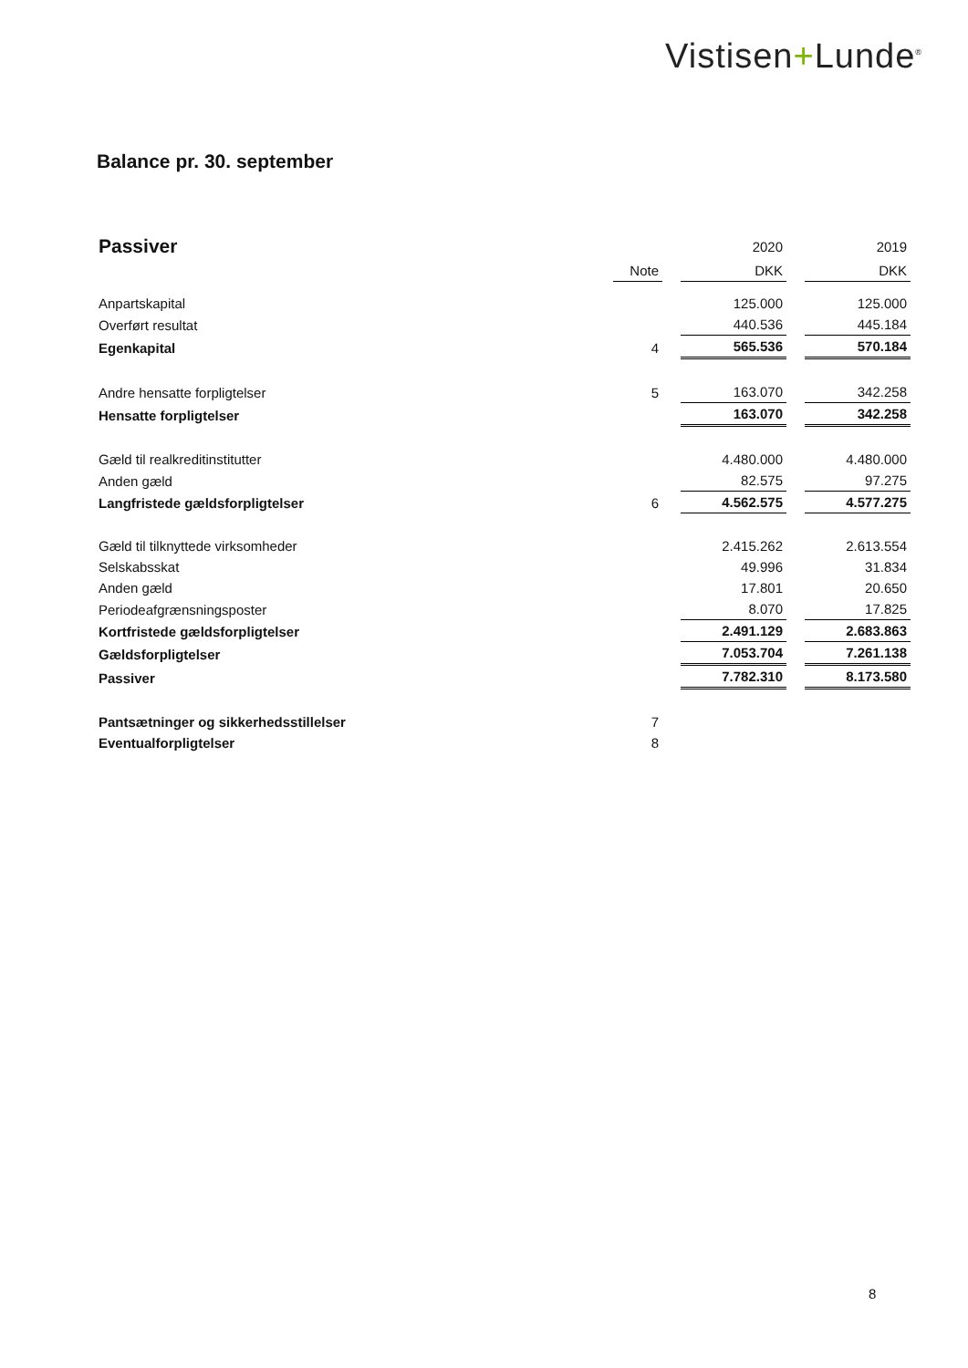Vistisen+Lunde<sup>®</sup>
Balance pr. 30. september
| Passiver | | | 2020 | | 2019 |
| | Note | | DKK | | DKK |
| Anpartskapital | | | 125.000 | | 125.000 |
| Overført resultat | | | 440.536 | | 445.184 |
| Egenkapital | 4 | | 565.536 | | 570.184 |
| Andre hensatte forpligtelser | 5 | | 163.070 | | 342.258 |
| Hensatte forpligtelser | | | 163.070 | | 342.258 |
| Gæld til realkreditinstitutter | | | 4.480.000 | | 4.480.000 |
| Anden gæld | | | 82.575 | | 97.275 |
| Langfristede gældsforpligtelser | 6 | | 4.562.575 | | 4.577.275 |
| Gæld til tilknyttede virksomheder | | | 2.415.262 | | 2.613.554 |
| Selskabsskat | | | 49.996 | | 31.834 |
| Anden gæld | | | 17.801 | | 20.650 |
| Periodeafgrænsningsposter | | | 8.070 | | 17.825 |
| Kortfristede gældsforpligtelser | | | 2.491.129 | | 2.683.863 |
| Gældsforpligtelser | | | 7.053.704 | | 7.261.138 |
| Passiver | | | 7.782.310 | | 8.173.580 |
| Pantsætninger og sikkerhedsstillelser | 7 | | | | |
| Eventualforpligtelser | 8 | | | | |
8